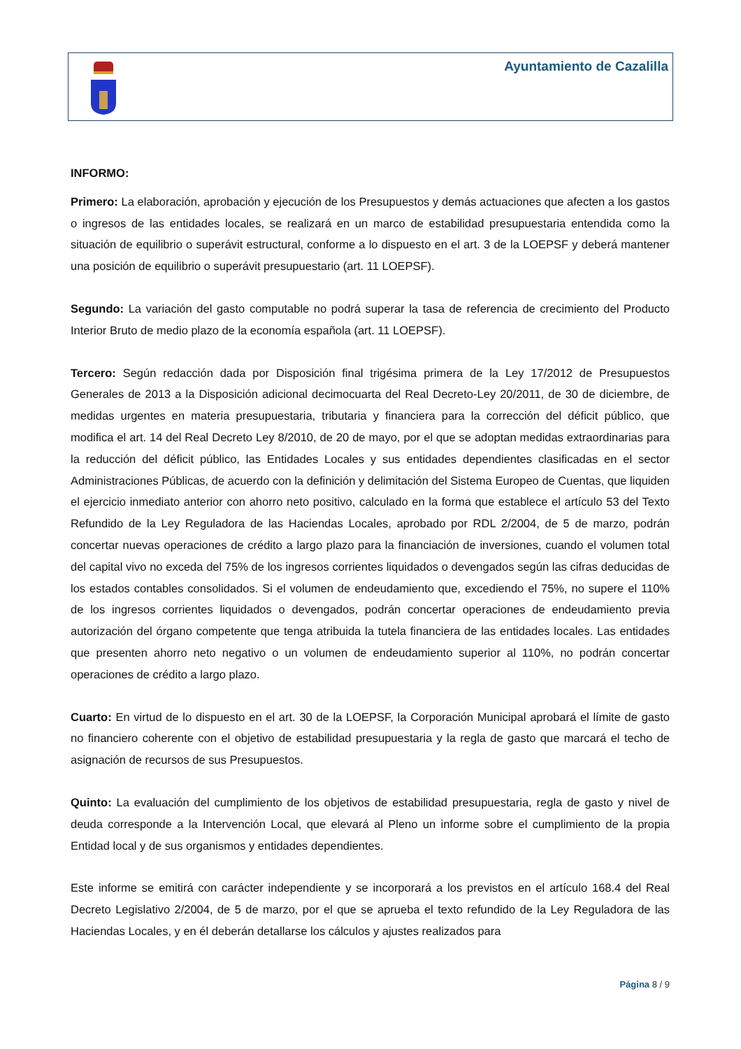Ayuntamiento de Cazalilla
INFORMO:
Primero: La elaboración, aprobación y ejecución de los Presupuestos y demás actuaciones que afecten a los gastos o ingresos de las entidades locales, se realizará en un marco de estabilidad presupuestaria entendida como la situación de equilibrio o superávit estructural, conforme a lo dispuesto en el art. 3 de la LOEPSF y deberá mantener una posición de equilibrio o superávit presupuestario (art. 11 LOEPSF).
Segundo: La variación del gasto computable no podrá superar la tasa de referencia de crecimiento del Producto Interior Bruto de medio plazo de la economía española (art. 11 LOEPSF).
Tercero: Según redacción dada por Disposición final trigésima primera de la Ley 17/2012 de Presupuestos Generales de 2013 a la Disposición adicional decimocuarta del Real Decreto-Ley 20/2011, de 30 de diciembre, de medidas urgentes en materia presupuestaria, tributaria y financiera para la corrección del déficit público, que modifica el art. 14 del Real Decreto Ley 8/2010, de 20 de mayo, por el que se adoptan medidas extraordinarias para la reducción del déficit público, las Entidades Locales y sus entidades dependientes clasificadas en el sector Administraciones Públicas, de acuerdo con la definición y delimitación del Sistema Europeo de Cuentas, que liquiden el ejercicio inmediato anterior con ahorro neto positivo, calculado en la forma que establece el artículo 53 del Texto Refundido de la Ley Reguladora de las Haciendas Locales, aprobado por RDL 2/2004, de 5 de marzo, podrán concertar nuevas operaciones de crédito a largo plazo para la financiación de inversiones, cuando el volumen total del capital vivo no exceda del 75% de los ingresos corrientes liquidados o devengados según las cifras deducidas de los estados contables consolidados. Si el volumen de endeudamiento que, excediendo el 75%, no supere el 110% de los ingresos corrientes liquidados o devengados, podrán concertar operaciones de endeudamiento previa autorización del órgano competente que tenga atribuida la tutela financiera de las entidades locales. Las entidades que presenten ahorro neto negativo o un volumen de endeudamiento superior al 110%, no podrán concertar operaciones de crédito a largo plazo.
Cuarto: En virtud de lo dispuesto en el art. 30 de la LOEPSF, la Corporación Municipal aprobará el límite de gasto no financiero coherente con el objetivo de estabilidad presupuestaria y la regla de gasto que marcará el techo de asignación de recursos de sus Presupuestos.
Quinto: La evaluación del cumplimiento de los objetivos de estabilidad presupuestaria, regla de gasto y nivel de deuda corresponde a la Intervención Local, que elevará al Pleno un informe sobre el cumplimiento de la propia Entidad local y de sus organismos y entidades dependientes.
Este informe se emitirá con carácter independiente y se incorporará a los previstos en el artículo 168.4 del Real Decreto Legislativo 2/2004, de 5 de marzo, por el que se aprueba el texto refundido de la Ley Reguladora de las Haciendas Locales, y en él deberán detallarse los cálculos y ajustes realizados para
Página 8 / 9